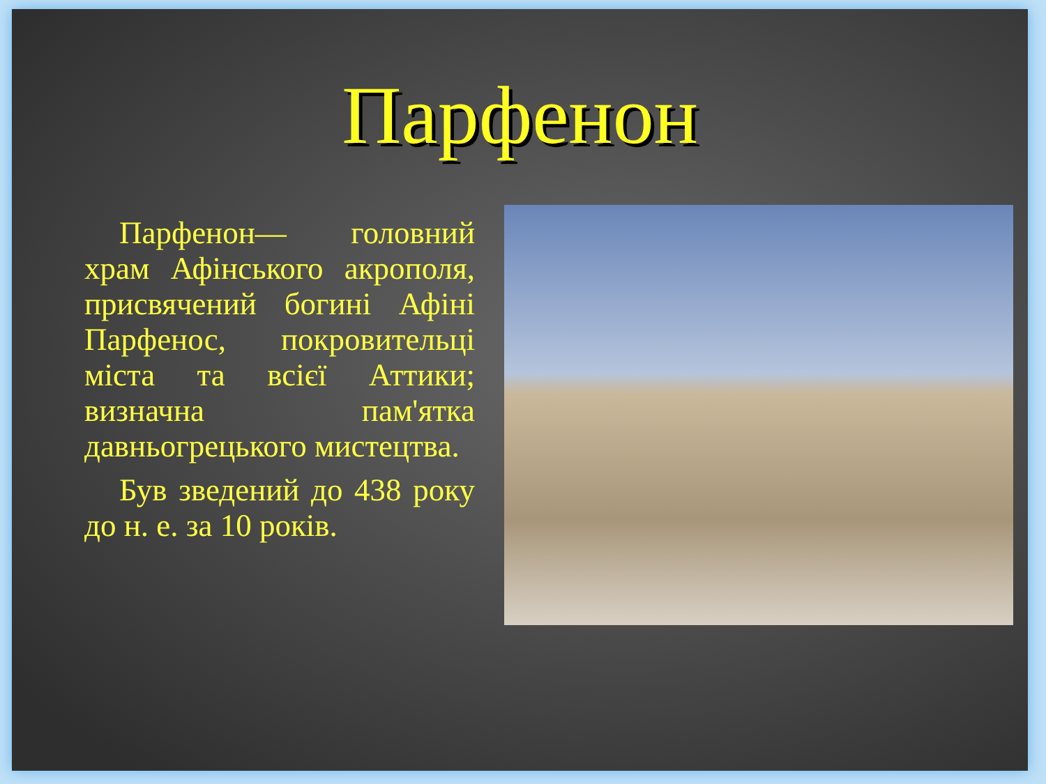Парфенон
Парфенон— головний храм Афінського акрополя, присвячений богині Афіні Парфенос, покровительці міста та всієї Аттики; визначна пам'ятка давньогрецького мистецтва.
Був зведений до 438 року до н. е. за 10 років.